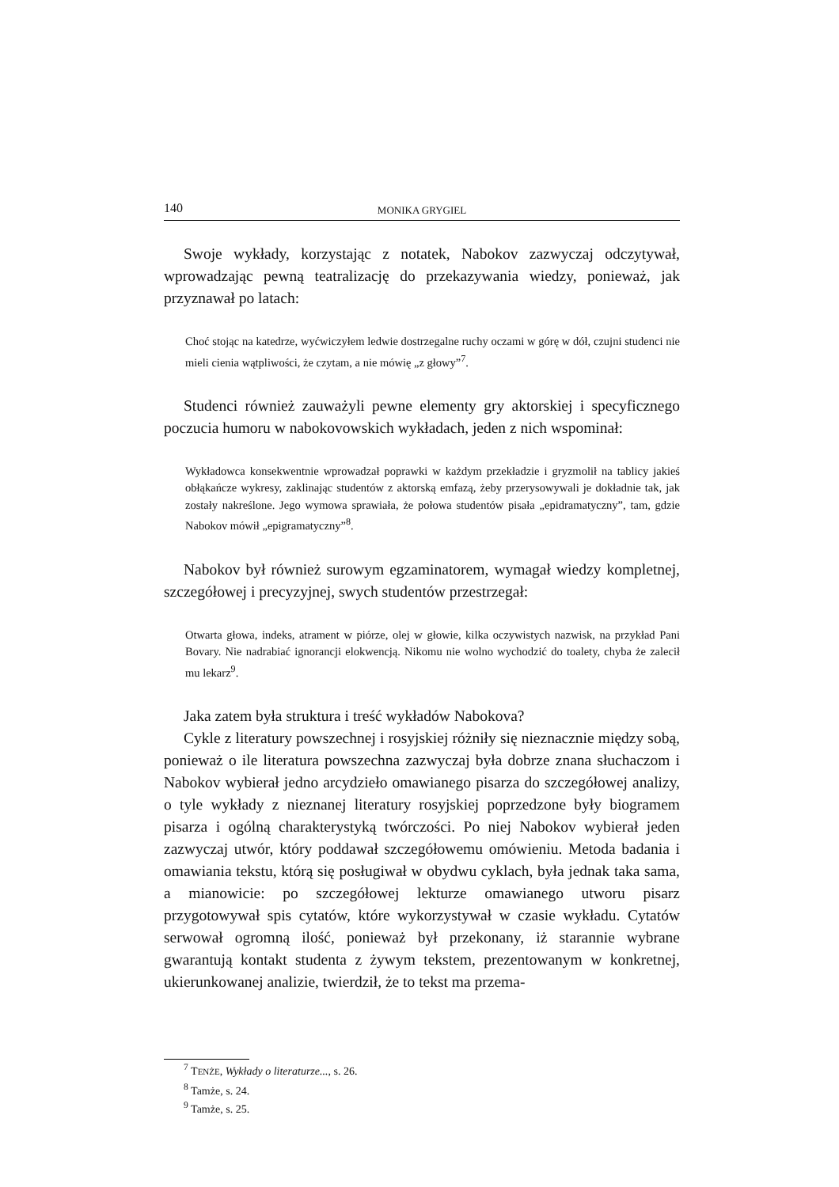140 MONIKA GRYGIEL
Swoje wykłady, korzystając z notatek, Nabokov zazwyczaj odczytywał, wprowadzając pewną teatralizację do przekazywania wiedzy, ponieważ, jak przyznawał po latach:
Choć stojąc na katedrze, wyćwiczyłem ledwie dostrzegalne ruchy oczami w górę w dół, czujni studenci nie mieli cienia wątpliwości, że czytam, a nie mówię „z głowy”<sup>7</sup>.
Studenci również zauważyli pewne elementy gry aktorskiej i specyficznego poczucia humoru w nabokovowskich wykładach, jeden z nich wspominał:
Wykładowca konsekwentnie wprowadzał poprawki w każdym przekładzie i gryzmolił na tablicy jakieś obłąkańcze wykresy, zaklinając studentów z aktorską emfazą, żeby przerysowywali je dokładnie tak, jak zostały nakreślone. Jego wymowa sprawiała, że połowa studentów pisała „epidramatyczny”, tam, gdzie Nabokov mówił „epigramatyczny”<sup>8</sup>.
Nabokov był również surowym egzaminatorem, wymagał wiedzy kompletnej, szczegółowej i precyzyjnej, swych studentów przestrzegał:
Otwarta głowa, indeks, atrament w piórze, olej w głowie, kilka oczywistych nazwisk, na przykład Pani Bovary. Nie nadrabiać ignorancji elokwencją. Nikomu nie wolno wychodzić do toalety, chyba że zalecił mu lekarz<sup>9</sup>.
Jaka zatem była struktura i treść wykładów Nabokova?
Cykle z literatury powszechnej i rosyjskiej różniły się nieznacznie między sobą, ponieważ o ile literatura powszechna zazwyczaj była dobrze znana słuchaczom i Nabokov wybierał jedno arcydzieło omawianego pisarza do szczegółowej analizy, o tyle wykłady z nieznanej literatury rosyjskiej poprzedzone były biogramem pisarza i ogólną charakterystyką twórczości. Po niej Nabokov wybierał jeden zazwyczaj utwór, który poddawał szczegółowemu omówieniu. Metoda badania i omawiania tekstu, którą się posługiwał w obydwu cyklach, była jednak taka sama, a mianowicie: po szczegółowej lekturze omawianego utworu pisarz przygotowywał spis cytatów, które wykorzystywał w czasie wykładu. Cytatów serwował ogromną ilość, ponieważ był przekonany, iż starannie wybrane gwarantują kontakt studenta z żywym tekstem, prezentowanym w konkretnej, ukierunkowanej analizie, twierdził, że to tekst ma przema-
<sup>7</sup> TENŻE, Wykłady o literaturze..., s. 26.
<sup>8</sup> Tamże, s. 24.
<sup>9</sup> Tamże, s. 25.